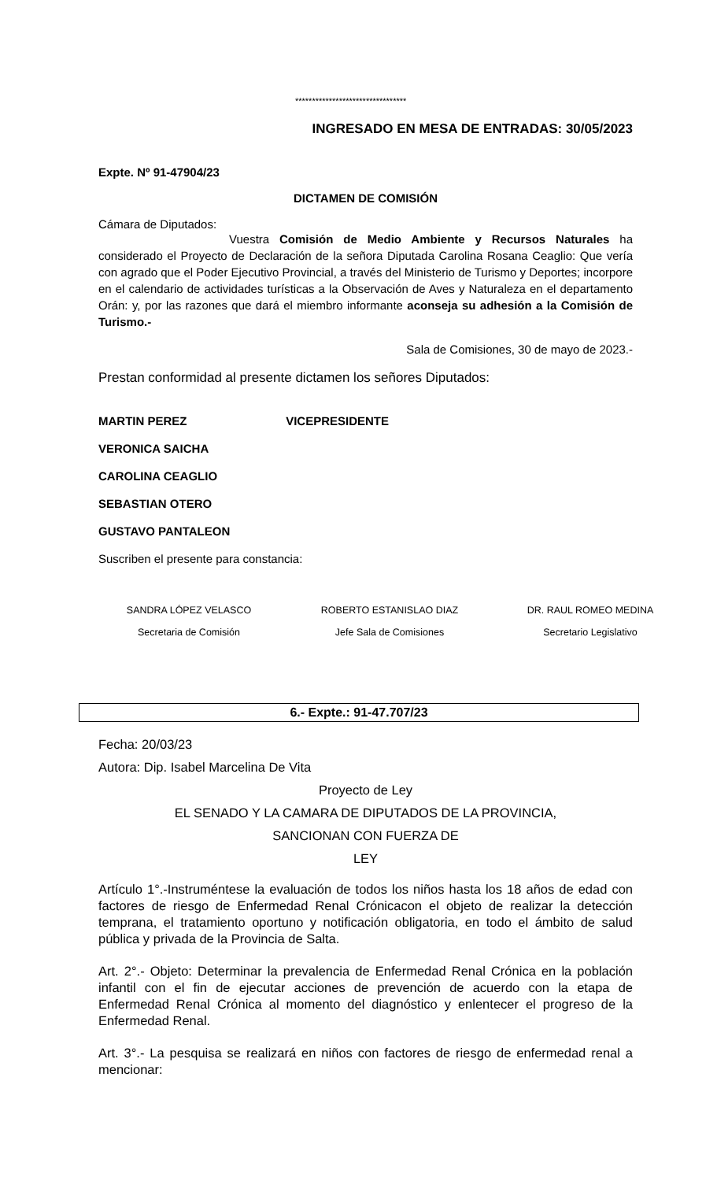*********************************
INGRESADO EN MESA DE ENTRADAS: 30/05/2023
Expte. Nº 91-47904/23
DICTAMEN DE COMISIÓN
Cámara de Diputados:
Vuestra Comisión de Medio Ambiente y Recursos Naturales ha considerado el Proyecto de Declaración de la señora Diputada Carolina Rosana Ceaglio: Que vería con agrado que el Poder Ejecutivo Provincial, a través del Ministerio de Turismo y Deportes; incorpore en el calendario de actividades turísticas a la Observación de Aves y Naturaleza en el departamento Orán: y, por las razones que dará el miembro informante aconseja su adhesión a la Comisión de Turismo.-
Sala de Comisiones, 30 de mayo de 2023.-
Prestan conformidad al presente dictamen los señores Diputados:
MARTIN PEREZ VICEPRESIDENTE
VERONICA SAICHA
CAROLINA CEAGLIO
SEBASTIAN OTERO
GUSTAVO PANTALEON
Suscriben el presente para constancia:
SANDRA LÓPEZ VELASCO
Secretaria de Comisión
ROBERTO ESTANISLAO DIAZ
Jefe Sala de Comisiones
DR. RAUL ROMEO MEDINA
Secretario Legislativo
6.- Expte.: 91-47.707/23
Fecha: 20/03/23
Autora: Dip. Isabel Marcelina De Vita
Proyecto de Ley
EL SENADO Y LA CAMARA DE DIPUTADOS DE LA PROVINCIA,
SANCIONAN CON FUERZA DE
LEY
Artículo 1°.-Instruméntese la evaluación de todos los niños hasta los 18 años de edad con factores de riesgo de Enfermedad Renal Crónicacon el objeto de realizar la detección temprana, el tratamiento oportuno y notificación obligatoria, en todo el ámbito de salud pública y privada de la Provincia de Salta.
Art. 2°.- Objeto: Determinar la prevalencia de Enfermedad Renal Crónica en la población infantil con el fin de ejecutar acciones de prevención de acuerdo con la etapa de Enfermedad Renal Crónica al momento del diagnóstico y enlentecer el progreso de la Enfermedad Renal.
Art. 3°.- La pesquisa se realizará en niños con factores de riesgo de enfermedad renal a mencionar: